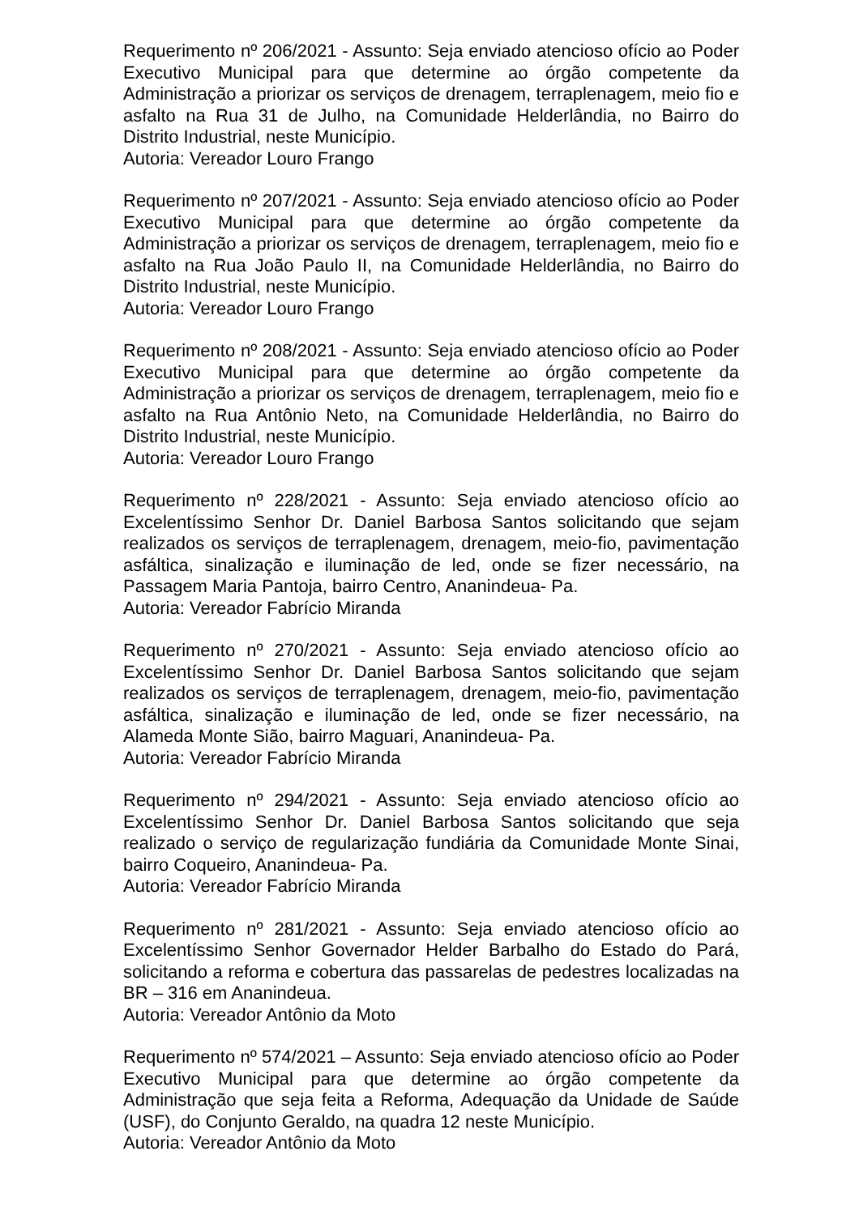Requerimento nº 206/2021 - Assunto: Seja enviado atencioso ofício ao Poder Executivo Municipal para que determine ao órgão competente da Administração a priorizar os serviços de drenagem, terraplenagem, meio fio e asfalto na Rua 31 de Julho, na Comunidade Helderlândia, no Bairro do Distrito Industrial, neste Município.
Autoria: Vereador Louro Frango
Requerimento nº 207/2021 - Assunto: Seja enviado atencioso ofício ao Poder Executivo Municipal para que determine ao órgão competente da Administração a priorizar os serviços de drenagem, terraplenagem, meio fio e asfalto na Rua João Paulo II, na Comunidade Helderlândia, no Bairro do Distrito Industrial, neste Município.
Autoria: Vereador Louro Frango
Requerimento nº 208/2021 - Assunto: Seja enviado atencioso ofício ao Poder Executivo Municipal para que determine ao órgão competente da Administração a priorizar os serviços de drenagem, terraplenagem, meio fio e asfalto na Rua Antônio Neto, na Comunidade Helderlândia, no Bairro do Distrito Industrial, neste Município.
Autoria: Vereador Louro Frango
Requerimento nº 228/2021 - Assunto: Seja enviado atencioso ofício ao Excelentíssimo Senhor Dr. Daniel Barbosa Santos solicitando que sejam realizados os serviços de terraplenagem, drenagem, meio-fio, pavimentação asfáltica, sinalização e iluminação de led, onde se fizer necessário, na Passagem Maria Pantoja, bairro Centro, Ananindeua- Pa.
Autoria: Vereador Fabrício Miranda
Requerimento nº 270/2021 - Assunto: Seja enviado atencioso ofício ao Excelentíssimo Senhor Dr. Daniel Barbosa Santos solicitando que sejam realizados os serviços de terraplenagem, drenagem, meio-fio, pavimentação asfáltica, sinalização e iluminação de led, onde se fizer necessário, na Alameda Monte Sião, bairro Maguari, Ananindeua- Pa.
Autoria: Vereador Fabrício Miranda
Requerimento nº 294/2021 - Assunto: Seja enviado atencioso ofício ao Excelentíssimo Senhor Dr. Daniel Barbosa Santos solicitando que seja realizado o serviço de regularização fundiária da Comunidade Monte Sinai, bairro Coqueiro, Ananindeua- Pa.
Autoria: Vereador Fabrício Miranda
Requerimento nº 281/2021 - Assunto: Seja enviado atencioso ofício ao Excelentíssimo Senhor Governador Helder Barbalho do Estado do Pará, solicitando a reforma e cobertura das passarelas de pedestres localizadas na BR – 316 em Ananindeua.
Autoria: Vereador Antônio da Moto
Requerimento nº 574/2021 – Assunto: Seja enviado atencioso ofício ao Poder Executivo Municipal para que determine ao órgão competente da Administração que seja feita a Reforma, Adequação da Unidade de Saúde (USF), do Conjunto Geraldo, na quadra 12 neste Município.
Autoria: Vereador Antônio da Moto